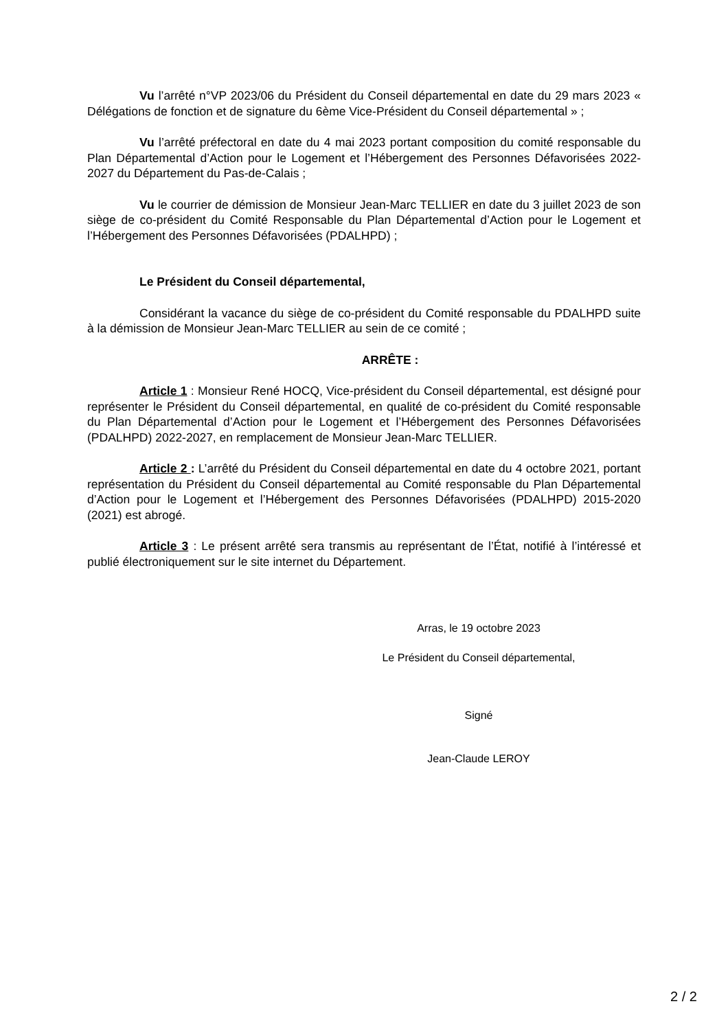Vu l’arrêté n°VP 2023/06 du Président du Conseil départemental en date du 29 mars 2023 « Délégations de fonction et de signature du 6ème Vice-Président du Conseil départemental » ;
Vu l’arrêté préfectoral en date du 4 mai 2023 portant composition du comité responsable du Plan Départemental d’Action pour le Logement et l’Hébergement des Personnes Défavorisées 2022-2027 du Département du Pas-de-Calais ;
Vu le courrier de démission de Monsieur Jean-Marc TELLIER en date du 3 juillet 2023 de son siège de co-président du Comité Responsable du Plan Départemental d’Action pour le Logement et l’Hébergement des Personnes Défavorisées (PDALHPD) ;
Le Président du Conseil départemental,
Considérant la vacance du siège de co-président du Comité responsable du PDALHPD suite à la démission de Monsieur Jean-Marc TELLIER au sein de ce comité ;
ARRÊTE :
Article 1 : Monsieur René HOCQ, Vice-président du Conseil départemental, est désigné pour représenter le Président du Conseil départemental, en qualité de co-président du Comité responsable du Plan Départemental d’Action pour le Logement et l’Hébergement des Personnes Défavorisées (PDALHPD) 2022-2027, en remplacement de Monsieur Jean-Marc TELLIER.
Article 2 : L’arrêté du Président du Conseil départemental en date du 4 octobre 2021, portant représentation du Président du Conseil départemental au Comité responsable du Plan Départemental d’Action pour le Logement et l’Hébergement des Personnes Défavorisées (PDALHPD) 2015-2020 (2021) est abrogé.
Article 3 : Le présent arrêté sera transmis au représentant de l’État, notifié à l’intéressé et publié électroniquement sur le site internet du Département.
Arras, le 19 octobre 2023
Le Président du Conseil départemental,
Signé
Jean-Claude LEROY
2 / 2